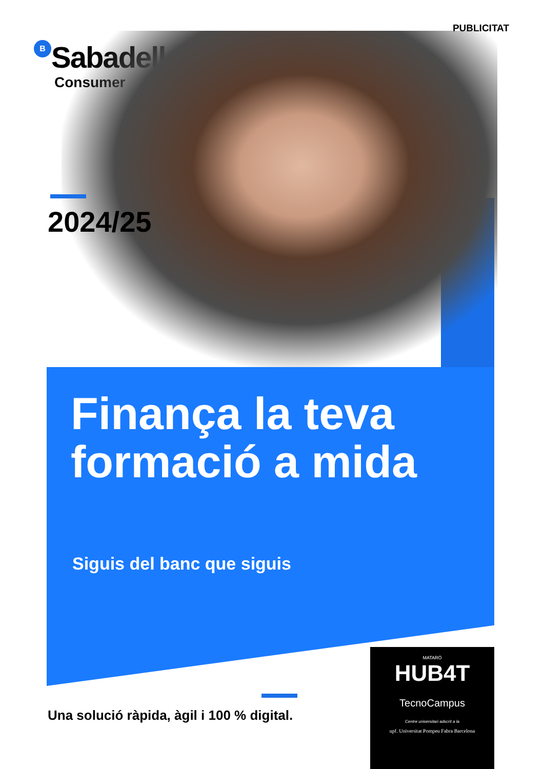PUBLICITAT
B Sabadell
Consumer
2024/25
Finança la teva
formació a mida
Siguis del banc que siguis
Una solució ràpida, àgil i 100 % digital.
MATARÓ
HUB4T
TecnoCampus
Centre universitari adscrit a la
upf. Universitat Pompeu Fabra Barcelona